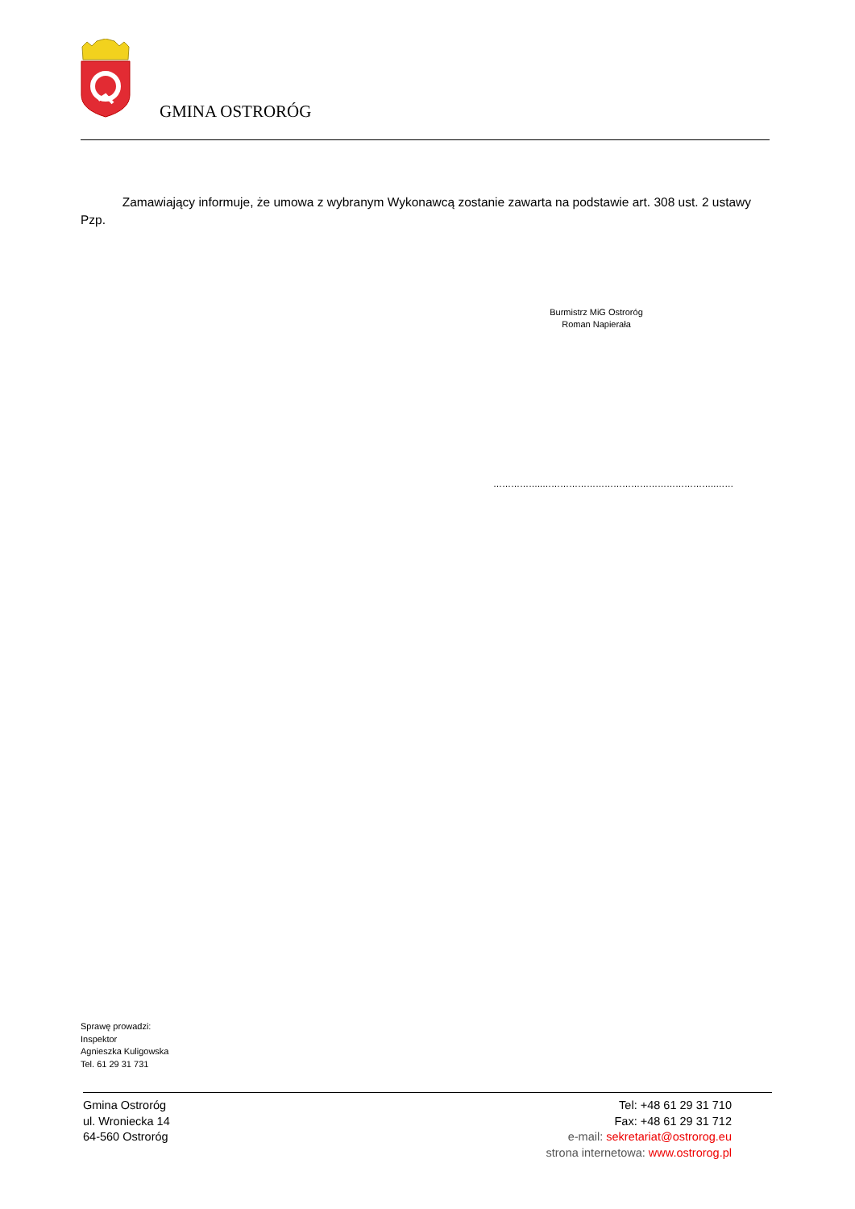GMINA OSTRORÓG
Zamawiający informuje, że umowa z wybranym Wykonawcą zostanie zawarta na podstawie art. 308 ust. 2 ustawy Pzp.
Burmistrz MiG Ostroróg
Roman Napierała
……………..…………………………………………………..……
Sprawę prowadzi:
Inspektor
Agnieszka Kuligowska
Tel. 61 29 31 731
Gmina Ostroróg
ul. Wroniecka 14
64-560 Ostroróg
Tel: +48 61 29 31 710
Fax: +48 61 29 31 712
e-mail: sekretariat@ostrorog.eu
strona internetowa: www.ostrorog.pl